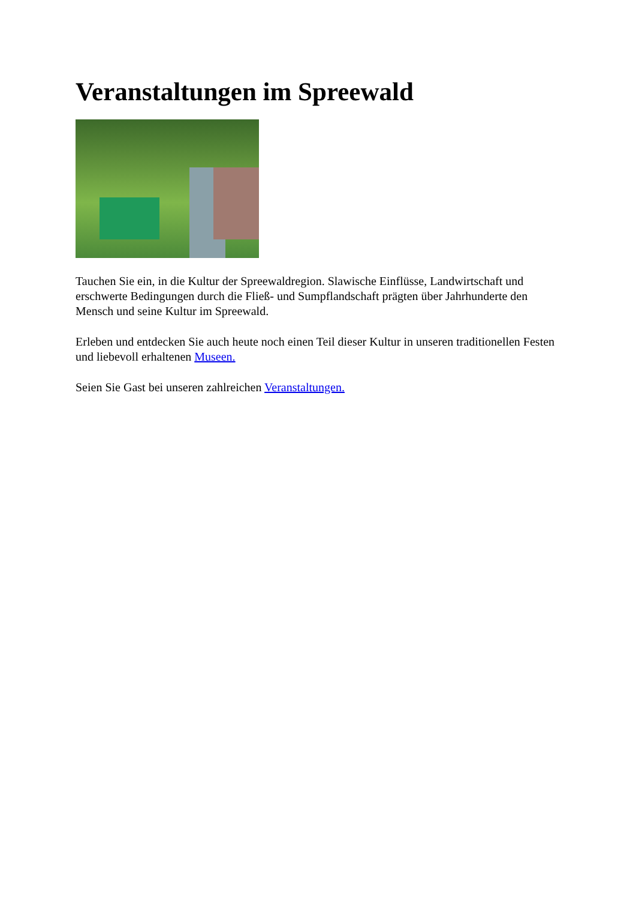Veranstaltungen im Spreewald
Tauchen Sie ein, in die Kultur der Spreewaldregion. Slawische Einflüsse, Landwirtschaft und erschwerte Bedingungen durch die Fließ- und Sumpflandschaft prägten über Jahrhunderte den Mensch und seine Kultur im Spreewald.
Erleben und entdecken Sie auch heute noch einen Teil dieser Kultur in unseren traditionellen Festen und liebevoll erhaltenen Museen.
Seien Sie Gast bei unseren zahlreichen Veranstaltungen.